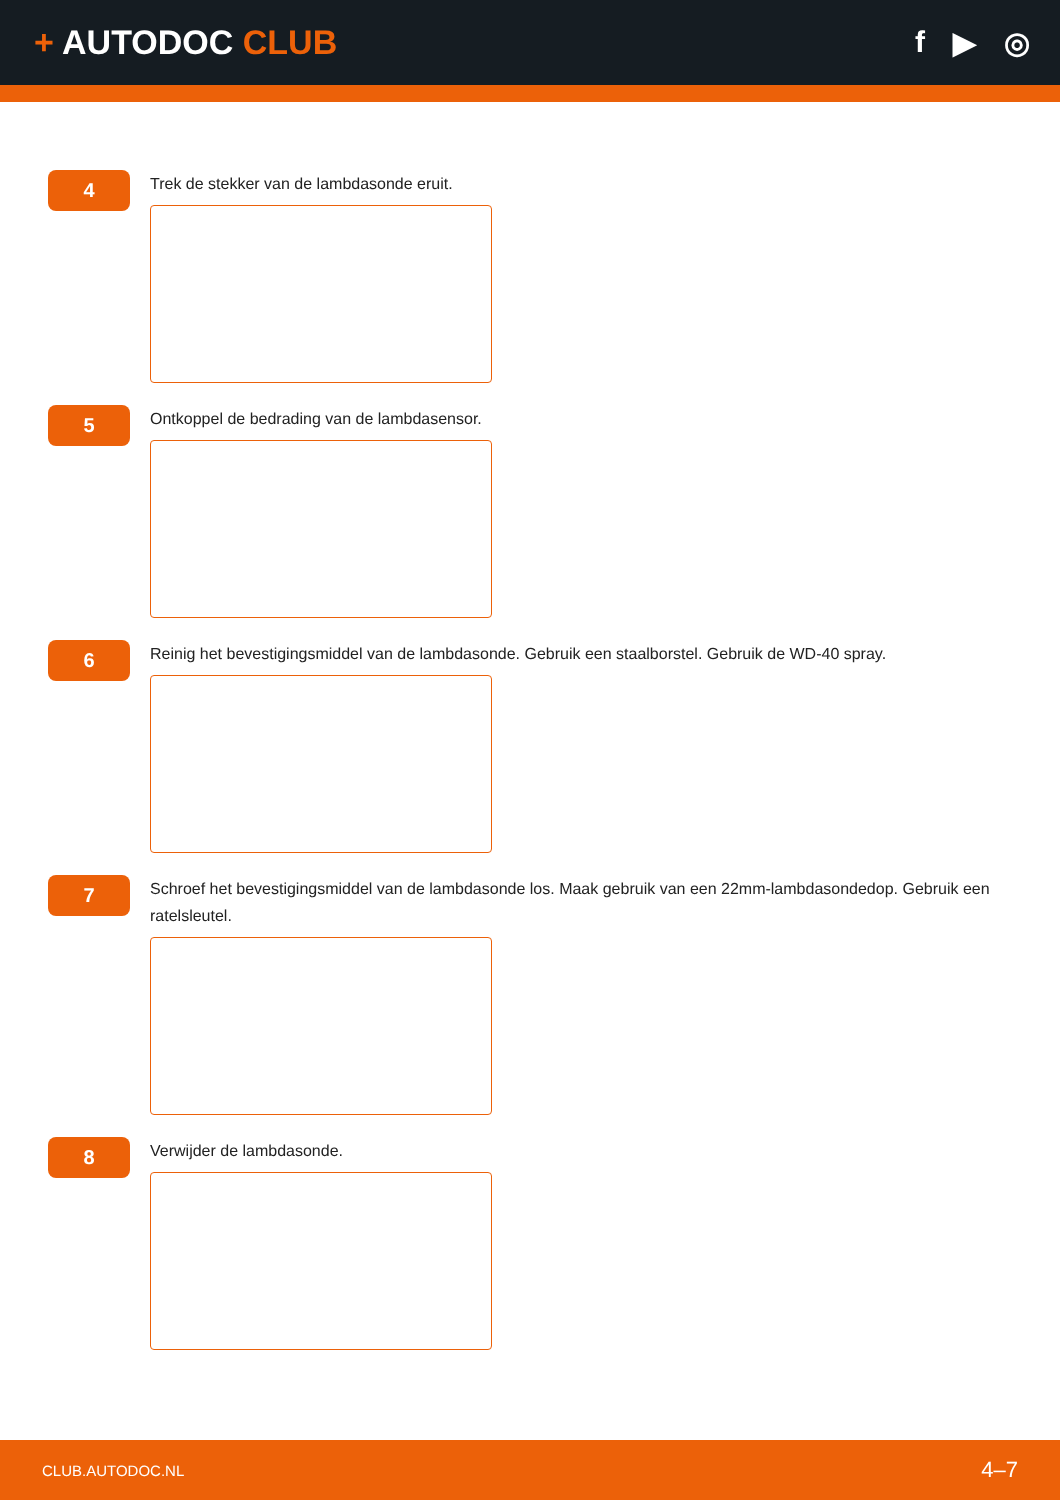+ AUTODOC CLUB f ▶ ◎
4
Trek de stekker van de lambdasonde eruit.
5
Ontkoppel de bedrading van de lambdasensor.
6
Reinig het bevestigingsmiddel van de lambdasonde. Gebruik een staalborstel. Gebruik de WD-40 spray.
7
Schroef het bevestigingsmiddel van de lambdasonde los. Maak gebruik van een 22mm-lambdasondedop. Gebruik een ratelsleutel.
8
Verwijder de lambdasonde.
CLUB.AUTODOC.NL 4–7